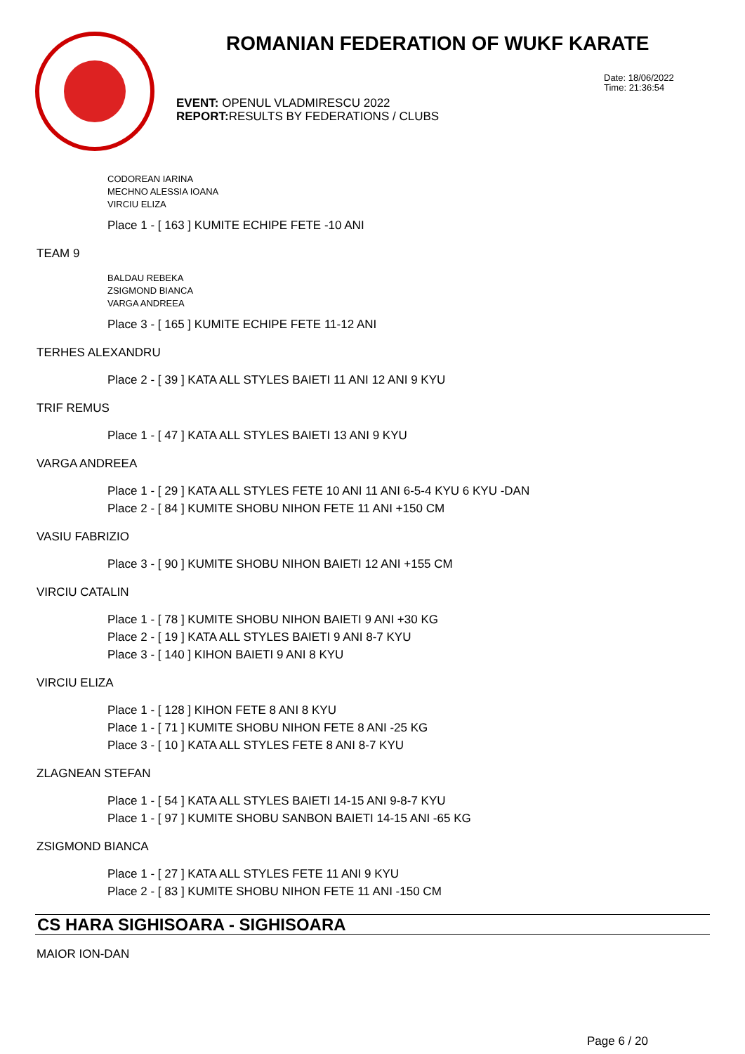ROMANIAN FEDERATION OF WUKF KARATE
Date: 18/06/2022
Time: 21:36:54
EVENT: OPENUL VLADMIRESCU 2022
REPORT: RESULTS BY FEDERATIONS / CLUBS
CODOREAN IARINA
MECHNO ALESSIA IOANA
VIRCIU ELIZA
Place 1 - [ 163 ] KUMITE ECHIPE FETE -10 ANI
TEAM 9
BALDAU REBEKA
ZSIGMOND BIANCA
VARGA ANDREEA
Place 3 - [ 165 ] KUMITE ECHIPE FETE 11-12 ANI
TERHES ALEXANDRU
Place 2 - [ 39 ] KATA ALL STYLES BAIETI 11 ANI 12 ANI 9 KYU
TRIF REMUS
Place 1 - [ 47 ] KATA ALL STYLES BAIETI 13 ANI 9 KYU
VARGA ANDREEA
Place 1 - [ 29 ] KATA ALL STYLES FETE 10 ANI 11 ANI 6-5-4 KYU 6 KYU -DAN
Place 2 - [ 84 ] KUMITE SHOBU NIHON FETE 11 ANI +150 CM
VASIU FABRIZIO
Place 3 - [ 90 ] KUMITE SHOBU NIHON BAIETI 12 ANI +155 CM
VIRCIU CATALIN
Place 1 - [ 78 ] KUMITE SHOBU NIHON BAIETI 9 ANI +30 KG
Place 2 - [ 19 ] KATA ALL STYLES BAIETI 9 ANI 8-7 KYU
Place 3 - [ 140 ] KIHON BAIETI 9 ANI 8 KYU
VIRCIU ELIZA
Place 1 - [ 128 ] KIHON FETE 8 ANI 8 KYU
Place 1 - [ 71 ] KUMITE SHOBU NIHON FETE 8 ANI -25 KG
Place 3 - [ 10 ] KATA ALL STYLES FETE 8 ANI 8-7 KYU
ZLAGNEAN STEFAN
Place 1 - [ 54 ] KATA ALL STYLES BAIETI 14-15 ANI 9-8-7 KYU
Place 1 - [ 97 ] KUMITE SHOBU SANBON BAIETI 14-15 ANI -65 KG
ZSIGMOND BIANCA
Place 1 - [ 27 ] KATA ALL STYLES FETE 11 ANI 9 KYU
Place 2 - [ 83 ] KUMITE SHOBU NIHON FETE 11 ANI -150 CM
CS HARA SIGHISOARA - SIGHISOARA
MAIOR ION-DAN
Page 6 / 20